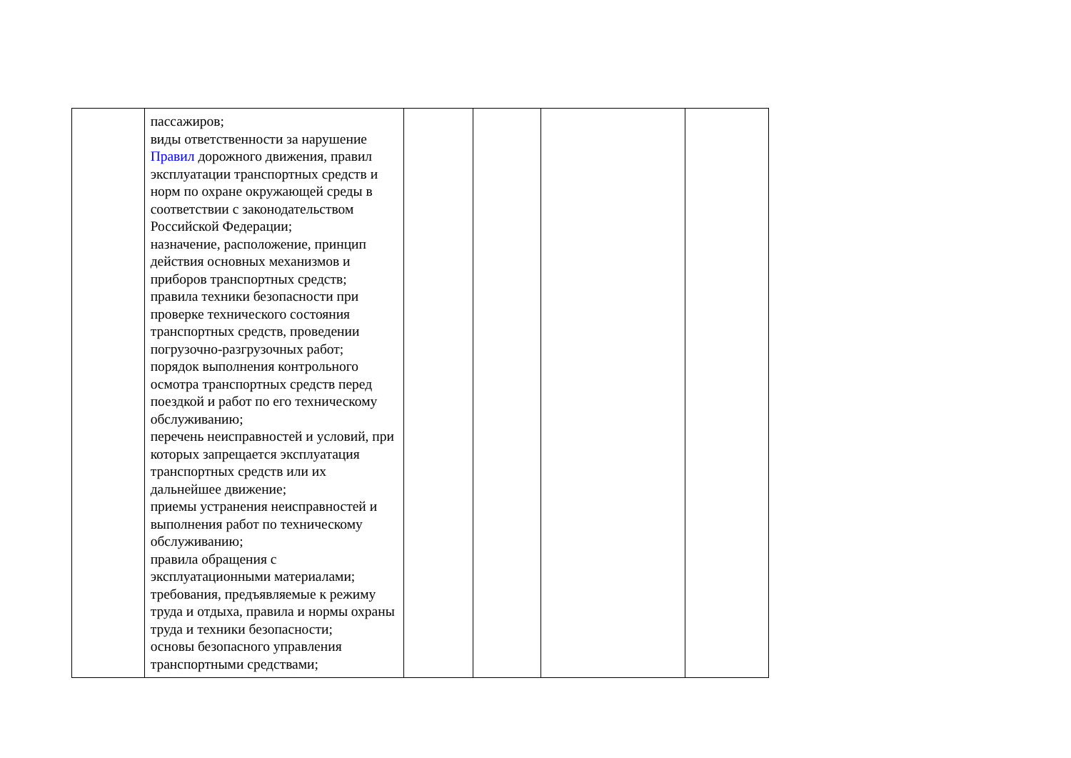| | пассажиров; виды ответственности за нарушение Правил дорожного движения, правил эксплуатации транспортных средств и норм по охране окружающей среды в соответствии с законодательством Российской Федерации; назначение, расположение, принцип действия основных механизмов и приборов транспортных средств; правила техники безопасности при проверке технического состояния транспортных средств, проведении погрузочно-разгрузочных работ; порядок выполнения контрольного осмотра транспортных средств перед поездкой и работ по его техническому обслуживанию; перечень неисправностей и условий, при которых запрещается эксплуатация транспортных средств или их дальнейшее движение; приемы устранения неисправностей и выполнения работ по техническому обслуживанию; правила обращения с эксплуатационными материалами; требования, предъявляемые к режиму труда и отдыха, правила и нормы охраны труда и техники безопасности; основы безопасного управления транспортными средствами; | | | | |